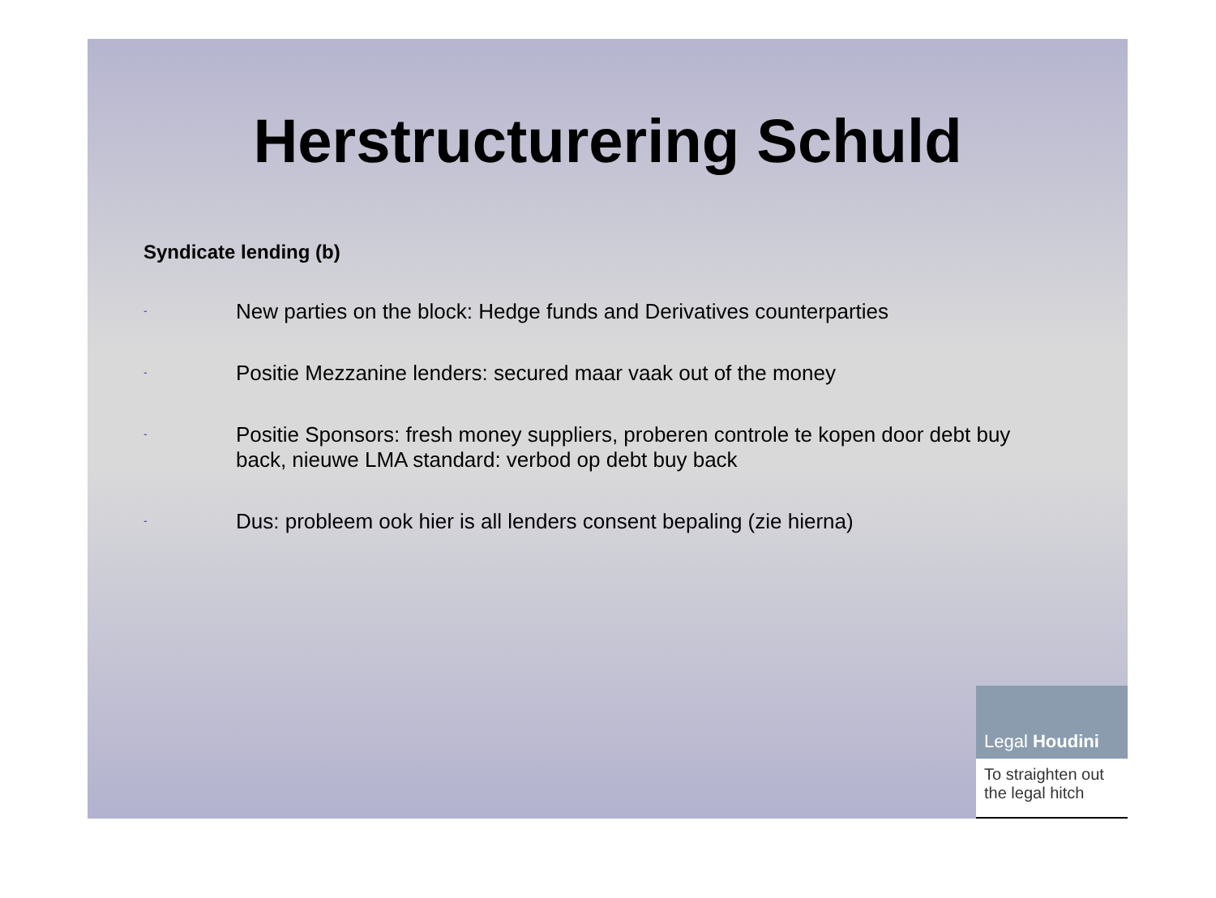Herstructurering Schuld
Syndicate lending (b)
-
New parties on the block: Hedge funds and Derivatives counterparties
-
Positie Mezzanine lenders: secured maar vaak out of the money
-
Positie Sponsors: fresh money suppliers, proberen controle te kopen door debt buy back, nieuwe LMA standard: verbod op debt buy back
-
Dus: probleem ook hier is all lenders consent bepaling (zie hierna)
Legal Houdini
To straighten out
the legal hitch